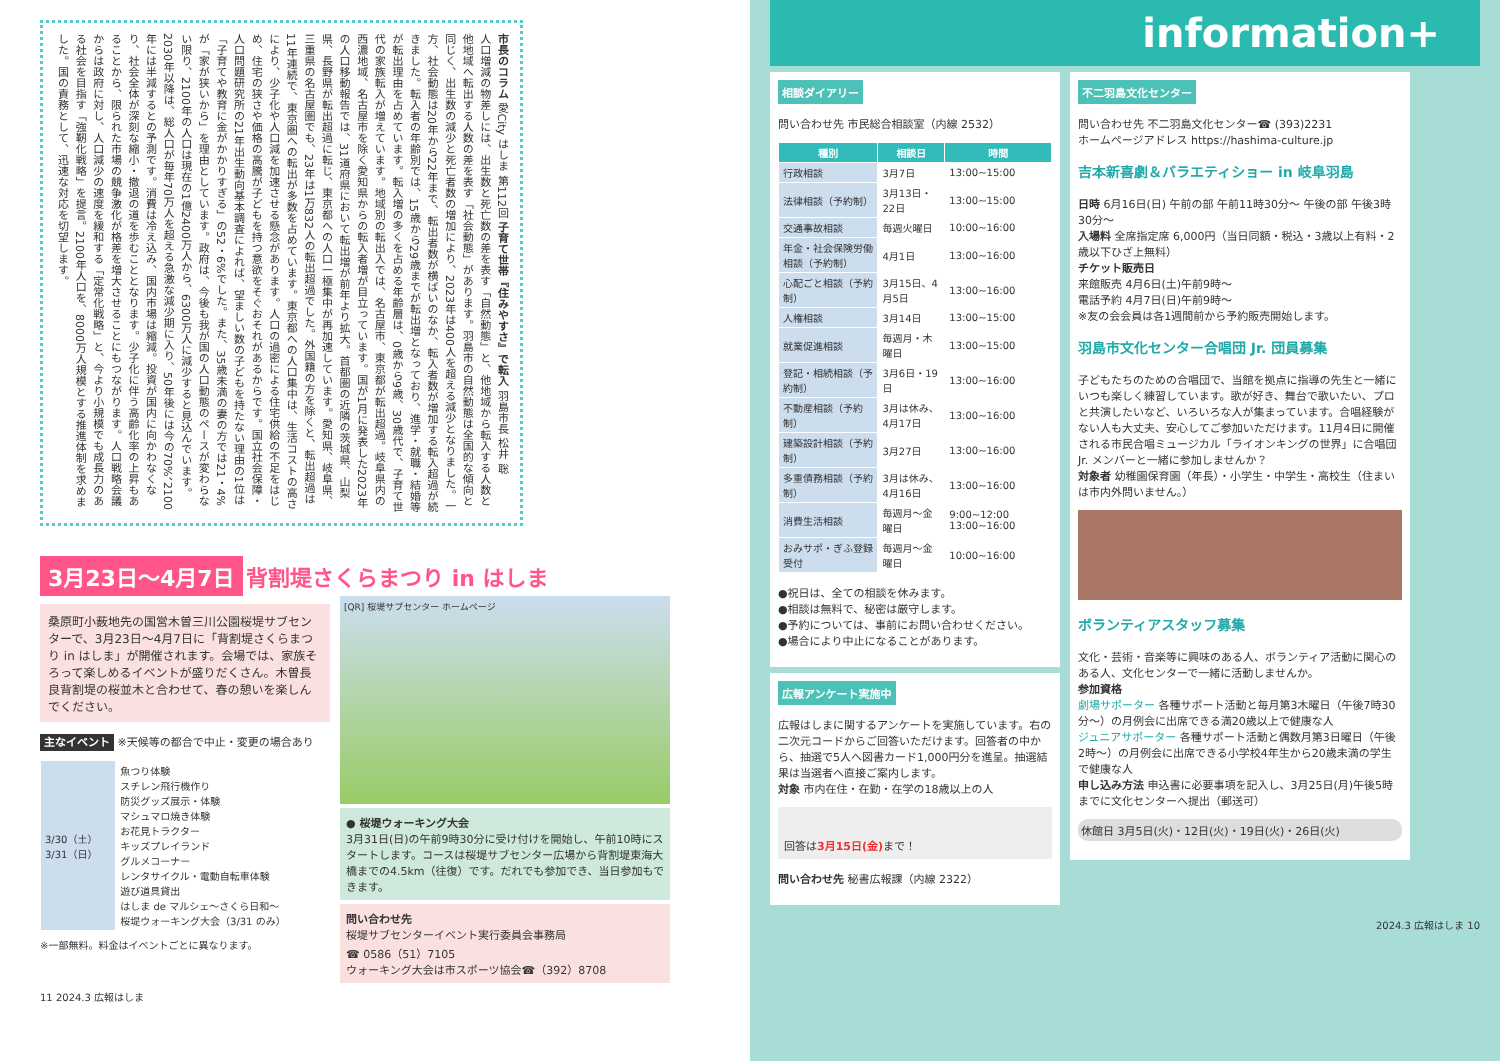市長のコラム 愛City はしま 第112回 子育て世帯『住みやすさ』で転入 羽島市長 松井 聡
人口増減の物差しには、出生数と死亡数の差を表す「自然動態」と、他地域から転入する人数と他地域へ転出する人数の差を表す「社会動態」があります。羽島市の自然動態は全国的な傾向と同じく、出生数の減少と死亡者数の増加により、2023年は400人を超える減少となりました。一方、社会動態は20年から22年まで、転出者数が横ばいのなか、転入者数が増加する転入超過が続きました。転入者の年齢別では、15歳から29歳までが転出増となっており、進学・就職・結婚等が転出理由を占めています。転入増の多くを占める年齢層は、0歳から9歳、30歳代で、子育て世代の家族転入が増えています。地域別の転出入では、名古屋市、東京都が転出超過。岐阜県内の西濃地域、名古屋市を除く愛知県からの転入者増が目立っています。国が1月に発表した2023年の人口移動報告では、31道府県において転出増が前年より拡大。首都圏の近隣の茨城県、山梨県、長野県が転出超過に転じ、東京都への人口一極集中が再加速しています。愛知県、岐阜県、三重県の名古屋圏でも、23年は1万832人の転出超過でした。外国籍の方を除くと、転出超過は11年連続で、東京圏への転出が多数を占めています。東京都への人口集中は、生活コストの高さにより、少子化や人口減を加速させる懸念があります。人口の過密による住宅供給の不足をはじめ、住宅の狭さや価格の高騰が子どもを持つ意欲をそぐおそれがあるからです。国立社会保障・人口問題研究所の21年出生動向基本調査によれば、望ましい数の子どもを持たない理由の1位は「子育てや教育に金がかかりすぎる」の52・6%でした。また、35歳未満の妻の方では21・4%が「家が狭いから」を理由としています。政府は、今後も我が国の人口動態のペースが変わらない限り、2100年の人口は現在の1億2400万人から、6300万人に減少すると見込んでいます。2030年以降は、総人口が毎年70万人を超える急激な減少期に入り、50年後には今の70%、2100年には半減するとの予測です。消費は冷え込み、国内市場は縮減。投資が国内に向かわなくなり、社会全体が深刻な縮小・撤退の道を歩むこととなります。少子化に伴う高齢化率の上昇もあることから、限られた市場の競争激化が格差を増大させることにもつながります。人口戦略会議からは政府に対し、人口減少の速度を緩和する「定常化戦略」と、今より小規模でも成長力のある社会を目指す「強靭化戦略」を提言。2100年人口を、8000万人規模とする推進体制を求めました。国の責務として、迅速な対応を切望します。
3月23日～4月7日 背割堤さくらまつり in はしま
桑原町小薮地先の国営木曽三川公園桜堤サブセンターで、3月23日～4月7日に「背割堤さくらまつり in はしま」が開催されます。会場では、家族そろって楽しめるイベントが盛りだくさん。木曽長良背割堤の桜並木と合わせて、春の憩いを楽しんでください。
主なイベント ※天候等の都合で中止・変更の場合あり
| 3/30（土） 3/31（日） | 魚つり体験 スチレン飛行機作り 防災グッズ展示・体験 マシュマロ焼き体験 お花見トラクター キッズプレイランド グルメコーナー レンタサイクル・電動自転車体験 遊び道具貸出 はしま de マルシェ～さくら日和～ 桜堤ウォーキング大会（3/31 のみ） |
※一部無料。料金はイベントごとに異なります。
[QR] 桜堤サブセンター ホームページ
● 桜堤ウォーキング大会
3月31日(日)の午前9時30分に受け付けを開始し、午前10時にスタートします。コースは桜堤サブセンター広場から背割堤東海大橋までの4.5km（往復）です。だれでも参加でき、当日参加もできます。
問い合わせ先
桜堤サブセンターイベント実行委員会事務局
☎ 0586（51）7105
ウォーキング大会は市スポーツ協会☎（392）8708
11 2024.3 広報はしま
information+
相談ダイアリー
問い合わせ先 市民総合相談室（内線 2532）
| 種別 | 相談日 | 時間 |
| --- | --- | --- |
| 行政相談 | 3月7日 | 13:00~15:00 |
| 法律相談（予約制） | 3月13日・22日 | 13:00~15:00 |
| 交通事故相談 | 毎週火曜日 | 10:00~16:00 |
| 年金・社会保険労働相談（予約制） | 4月1日 | 13:00~16:00 |
| 心配ごと相談（予約制） | 3月15日、4月5日 | 13:00~16:00 |
| 人権相談 | 3月14日 | 13:00~15:00 |
| 就業促進相談 | 毎週月・木曜日 | 13:00~15:00 |
| 登記・相続相談（予約制） | 3月6日・19日 | 13:00~16:00 |
| 不動産相談（予約制） | 3月は休み、4月17日 | 13:00~16:00 |
| 建築設計相談（予約制） | 3月27日 | 13:00~16:00 |
| 多重債務相談（予約制） | 3月は休み、4月16日 | 13:00~16:00 |
| 消費生活相談 | 毎週月～金曜日 | 9:00~12:00 13:00~16:00 |
| おみサポ・ぎふ登録受付 | 毎週月～金曜日 | 10:00~16:00 |
●祝日は、全ての相談を休みます。
●相談は無料で、秘密は厳守します。
●予約については、事前にお問い合わせください。
●場合により中止になることがあります。
広報アンケート実施中
広報はしまに関するアンケートを実施しています。右の二次元コードからご回答いただけます。回答者の中から、抽選で5人へ図書カード1,000円分を進呈。抽選結果は当選者へ直接ご案内します。
対象 市内在住・在勤・在学の18歳以上の人
回答は3月15日(金) まで！
問い合わせ先 秘書広報課（内線 2322）
不二羽島文化センター
問い合わせ先 不二羽島文化センター☎ (393)2231
ホームページアドレス https://hashima-culture.jp
吉本新喜劇＆バラエティショー in 岐阜羽島
日時 6月16日(日) 午前の部 午前11時30分～ 午後の部 午後3時30分～
入場料 全席指定席 6,000円（当日同額・税込・3歳以上有料・2歳以下ひざ上無料）
チケット販売日
来館販売 4月6日(土)午前9時～
電話予約 4月7日(日)午前9時～
※友の会会員は各1週間前から予約販売開始します。
羽島市文化センター合唱団 Jr. 団員募集
子どもたちのための合唱団で、当館を拠点に指導の先生と一緒にいつも楽しく練習しています。歌が好き、舞台で歌いたい、プロと共演したいなど、いろいろな人が集まっています。合唱経験がない人も大丈夫、安心してご参加いただけます。11月4日に開催される市民合唱ミュージカル「ライオンキングの世界」に合唱団 Jr. メンバーと一緒に参加しませんか？
対象者 幼稚園保育園（年長）・小学生・中学生・高校生（住まいは市内外問いません。）
ボランティアスタッフ募集
文化・芸術・音楽等に興味のある人、ボランティア活動に関心のある人、文化センターで一緒に活動しませんか。
参加資格
劇場サポーター 各種サポート活動と毎月第3木曜日（午後7時30分～）の月例会に出席できる満20歳以上で健康な人
ジュニアサポーター 各種サポート活動と偶数月第3日曜日（午後2時～）の月例会に出席できる小学校4年生から20歳未満の学生で健康な人
申し込み方法 申込書に必要事項を記入し、3月25日(月)午後5時までに文化センターへ提出（郵送可）
休館日 3月5日(火)・12日(火)・19日(火)・26日(火)
2024.3 広報はしま 10